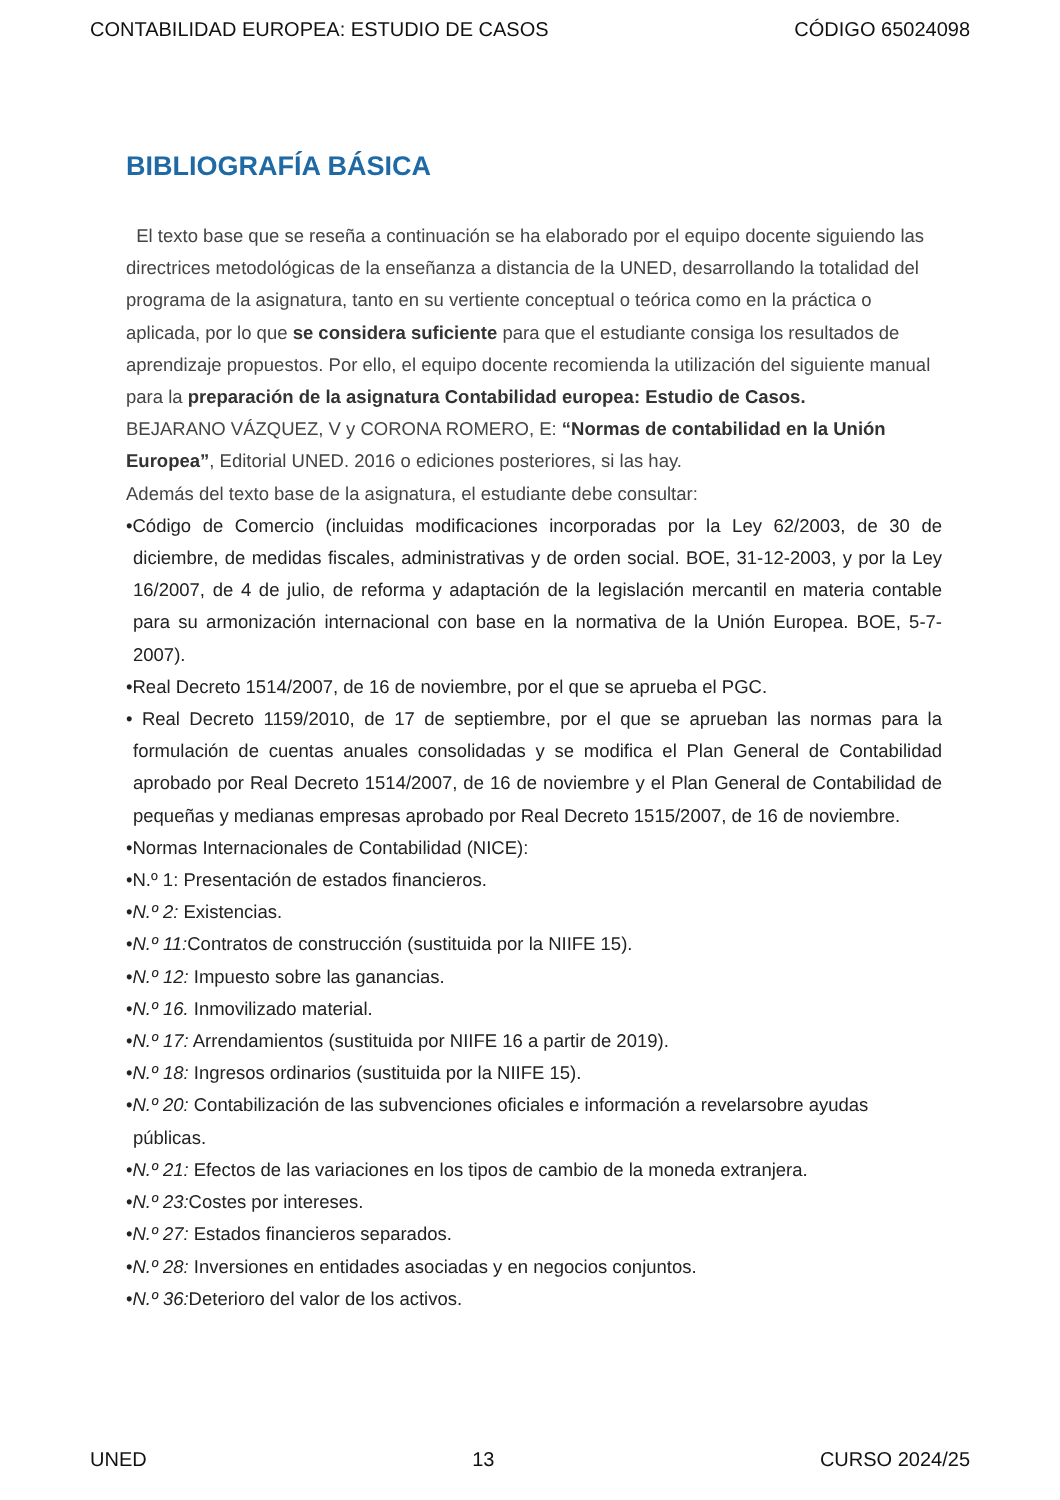CONTABILIDAD EUROPEA: ESTUDIO DE CASOS CÓDIGO 65024098
BIBLIOGRAFÍA BÁSICA
El texto base que se reseña a continuación se ha elaborado por el equipo docente siguiendo las directrices metodológicas de la enseñanza a distancia de la UNED, desarrollando la totalidad del programa de la asignatura, tanto en su vertiente conceptual o teórica como en la práctica o aplicada, por lo que se considera suficiente para que el estudiante consiga los resultados de aprendizaje propuestos. Por ello, el equipo docente recomienda la utilización del siguiente manual para la preparación de la asignatura Contabilidad europea: Estudio de Casos.
BEJARANO VÁZQUEZ, V y CORONA ROMERO, E: “Normas de contabilidad en la Unión Europea”, Editorial UNED. 2016 o ediciones posteriores, si las hay.
Además del texto base de la asignatura, el estudiante debe consultar:
•Código de Comercio (incluidas modificaciones incorporadas por la Ley 62/2003, de 30 de diciembre, de medidas fiscales, administrativas y de orden social. BOE, 31-12-2003, y por la Ley 16/2007, de 4 de julio, de reforma y adaptación de la legislación mercantil en materia contable para su armonización internacional con base en la normativa de la Unión Europea. BOE, 5-7-2007).
•Real Decreto 1514/2007, de 16 de noviembre, por el que se aprueba el PGC.
• Real Decreto 1159/2010, de 17 de septiembre, por el que se aprueban las normas para la formulación de cuentas anuales consolidadas y se modifica el Plan General de Contabilidad aprobado por Real Decreto 1514/2007, de 16 de noviembre y el Plan General de Contabilidad de pequeñas y medianas empresas aprobado por Real Decreto 1515/2007, de 16 de noviembre.
•Normas Internacionales de Contabilidad (NICE):
•N.º 1: Presentación de estados financieros.
•N.º 2: Existencias.
•N.º 11: Contratos de construcción (sustituida por la NIIFE 15).
•N.º 12: Impuesto sobre las ganancias.
•N.º 16. Inmovilizado material.
•N.º 17: Arrendamientos (sustituida por NIIFE 16 a partir de 2019).
•N.º 18: Ingresos ordinarios (sustituida por la NIIFE 15).
•N.º 20: Contabilización de las subvenciones oficiales e información a revelarsobre ayudas públicas.
•N.º 21: Efectos de las variaciones en los tipos de cambio de la moneda extranjera.
•N.º 23: Costes por intereses.
•N.º 27: Estados financieros separados.
•N.º 28: Inversiones en entidades asociadas y en negocios conjuntos.
•N.º 36: Deterioro del valor de los activos.
UNED 13 CURSO 2024/25